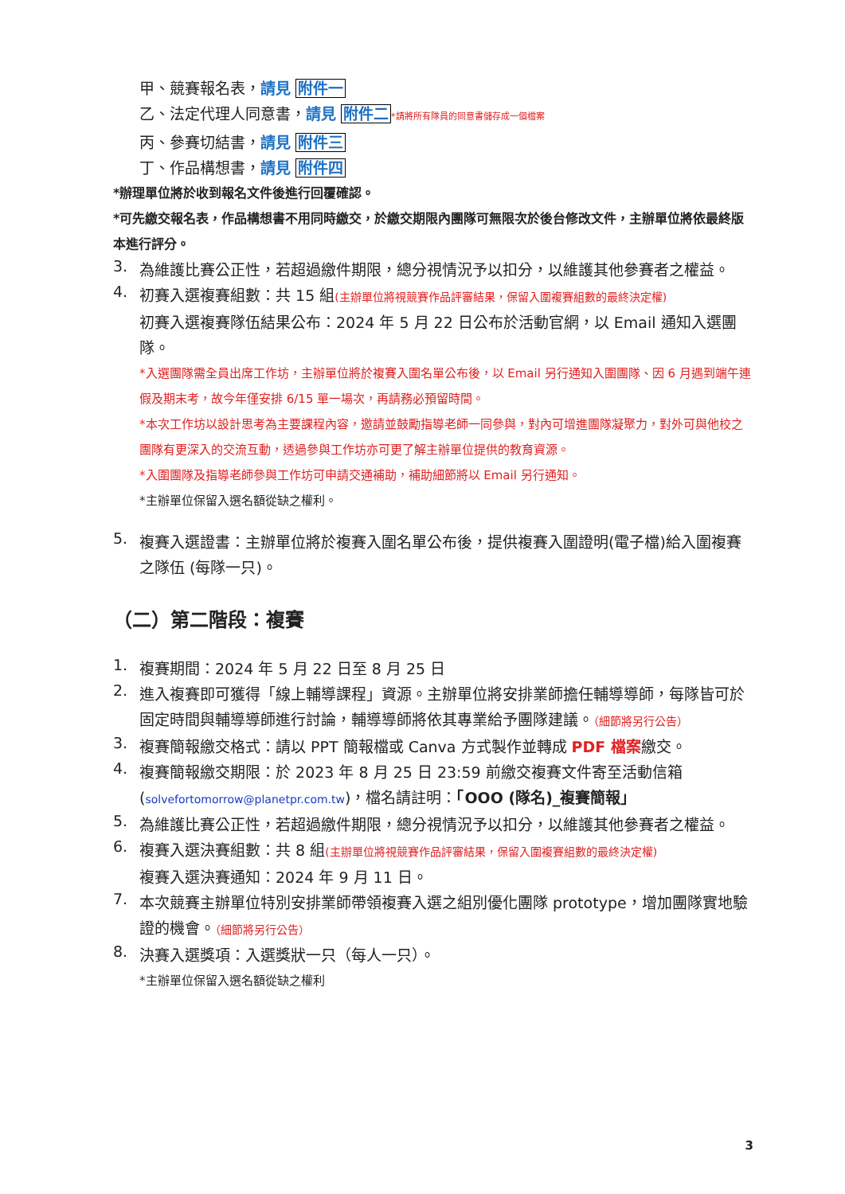甲、競賽報名表，請見 附件一
乙、法定代理人同意書，請見 附件二*請將所有隊員的同意書儲存成一個檔案
丙、參賽切結書，請見 附件三
丁、作品構想書，請見 附件四
*辦理單位將於收到報名文件後進行回覆確認。
*可先繳交報名表，作品構想書不用同時繳交，於繳交期限內團隊可無限次於後台修改文件，主辦單位將依最終版本進行評分。
3.
為維護比賽公正性，若超過繳件期限，總分視情況予以扣分，以維護其他參賽者之權益。
4.
初賽入選複賽組數：共 15 組(主辦單位將視競賽作品評審結果，保留入圍複賽組數的最終決定權)
初賽入選複賽隊伍結果公布：2024 年 5 月 22 日公布於活動官網，以 Email 通知入選團隊。
*入選團隊需全員出席工作坊，主辦單位將於複賽入圍名單公布後，以 Email 另行通知入圍團隊、因 6 月遇到端午連假及期末考，故今年僅安排 6/15 單一場次，再請務必預留時間。
*本次工作坊以設計思考為主要課程內容，邀請並鼓勵指導老師一同參與，對內可增進團隊凝聚力，對外可與他校之團隊有更深入的交流互動，透過參與工作坊亦可更了解主辦單位提供的教育資源。
*入圍團隊及指導老師參與工作坊可申請交通補助，補助細節將以 Email 另行通知。
*主辦單位保留入選名額從缺之權利。
5.
複賽入選證書：主辦單位將於複賽入圍名單公布後，提供複賽入圍證明(電子檔)給入圍複賽之隊伍 (每隊一只)。
（二）第二階段：複賽
1.
複賽期間：2024 年 5 月 22 日至 8 月 25 日
2.
進入複賽即可獲得「線上輔導課程」資源。主辦單位將安排業師擔任輔導導師，每隊皆可於固定時間與輔導導師進行討論，輔導導師將依其專業給予團隊建議。（細節將另行公告）
3.
複賽簡報繳交格式：請以 PPT 簡報檔或 Canva 方式製作並轉成 PDF 檔案繳交。
4.
複賽簡報繳交期限：於 2023 年 8 月 25 日 23:59 前繳交複賽文件寄至活動信箱(solvefortomorrow@planetpr.com.tw)，檔名請註明：「OOO (隊名)_複賽簡報」
5.
為維護比賽公正性，若超過繳件期限，總分視情況予以扣分，以維護其他參賽者之權益。
6.
複賽入選決賽組數：共 8 組(主辦單位將視競賽作品評審結果，保留入圍複賽組數的最終決定權)
複賽入選決賽通知：2024 年 9 月 11 日。
7.
本次競賽主辦單位特別安排業師帶領複賽入選之組別優化團隊 prototype，增加團隊實地驗證的機會。（細節將另行公告）
8.
決賽入選獎項：入選獎狀一只（每人一只）。
*主辦單位保留入選名額從缺之權利
3